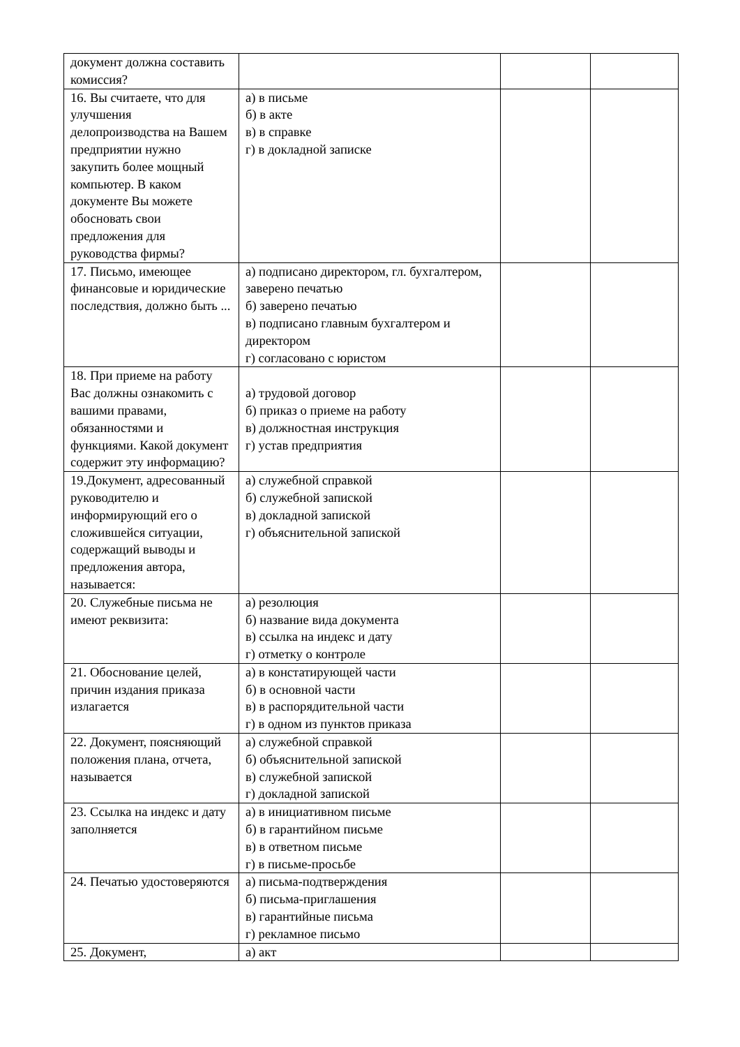| документ должна составить комиссия? | | | |
| 16. Вы считаете, что для улучшения делопроизводства на Вашем предприятии нужно закупить более мощный компьютер. В каком документе Вы можете обосновать свои предложения для руководства фирмы? | а) в письме б) в акте в) в справке г) в докладной записке | | |
| 17. Письмо, имеющее финансовые и юридические последствия, должно быть ... | а) подписано директором, гл. бухгалтером, заверено печатью б) заверено печатью в) подписано главным бухгалтером и директором г) согласовано с юристом | | |
| 18. При приеме на работу Вас должны ознакомить с вашими правами, обязанностями и функциями. Какой документ содержит эту информацию? | а) трудовой договор б) приказ о приеме на работу в) должностная инструкция г) устав предприятия | | |
| 19.Документ, адресованный руководителю и информирующий его о сложившейся ситуации, содержащий выводы и предложения автора, называется: | а) служебной справкой б) служебной запиской в) докладной запиской г) объяснительной запиской | | |
| 20. Служебные письма не имеют реквизита: | а) резолюция б) название вида документа в) ссылка на индекс и дату г) отметку о контроле | | |
| 21. Обоснование целей, причин издания приказа излагается | а) в констатирующей части б) в основной части в) в распорядительной части г) в одном из пунктов приказа | | |
| 22. Документ, поясняющий положения плана, отчета, называется | а) служебной справкой б) объяснительной запиской в) служебной запиской г) докладной запиской | | |
| 23. Ссылка на индекс и дату заполняется | а) в инициативном письме б) в гарантийном письме в) в ответном письме г) в письме-просьбе | | |
| 24. Печатью удостоверяются | а) письма-подтверждения б) письма-приглашения в) гарантийные письма г) рекламное письмо | | |
| 25. Документ, | а) акт | | |